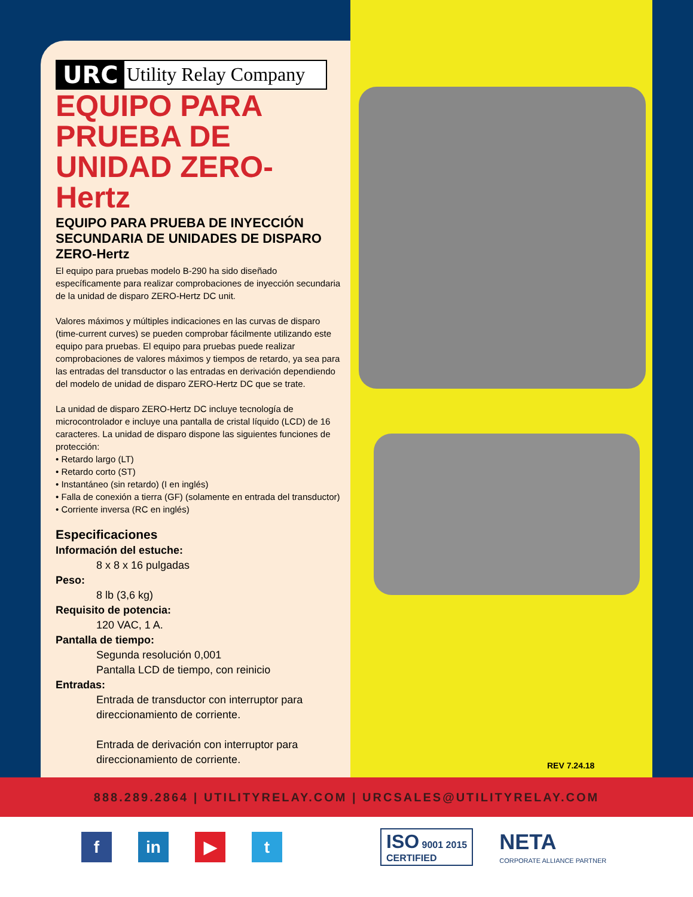URC Utility Relay Company
EQUIPO PARA PRUEBA DE UNIDAD ZERO-Hertz
EQUIPO PARA PRUEBA DE INYECCIÓN SECUNDARIA DE UNIDADES DE DISPARO ZERO-Hertz
El equipo para pruebas modelo B-290 ha sido diseñado específicamente para realizar comprobaciones de inyección secundaria de la unidad de disparo ZERO-Hertz DC unit.
Valores máximos y múltiples indicaciones en las curvas de disparo (time-current curves) se pueden comprobar fácilmente utilizando este equipo para pruebas. El equipo para pruebas puede realizar comprobaciones de valores máximos y tiempos de retardo, ya sea para las entradas del transductor o las entradas en derivación dependiendo del modelo de unidad de disparo ZERO-Hertz DC que se trate.
La unidad de disparo ZERO-Hertz DC incluye tecnología de microcontrolador e incluye una pantalla de cristal líquido (LCD) de 16 caracteres. La unidad de disparo dispone las siguientes funciones de protección:
• Retardo largo (LT)
• Retardo corto (ST)
• Instantáneo (sin retardo) (I en inglés)
• Falla de conexión a tierra (GF) (solamente en entrada del transductor)
• Corriente inversa (RC en inglés)
Especificaciones
Información del estuche:
8 x 8 x 16 pulgadas
Peso:
8 lb (3,6 kg)
Requisito de potencia:
120 VAC, 1 A.
Pantalla de tiempo:
Segunda resolución 0,001
Pantalla LCD de tiempo, con reinicio
Entradas:
Entrada de transductor con interruptor para direccionamiento de corriente.
Entrada de derivación con interruptor para direccionamiento de corriente.
REV 7.24.18
888.289.2864 | UTILITYRELAY.COM | URCSALES@UTILITYRELAY.COM
f in ▶ t
ISO 9001 2015
CERTIFIED
NETA
CORPORATE ALLIANCE PARTNER